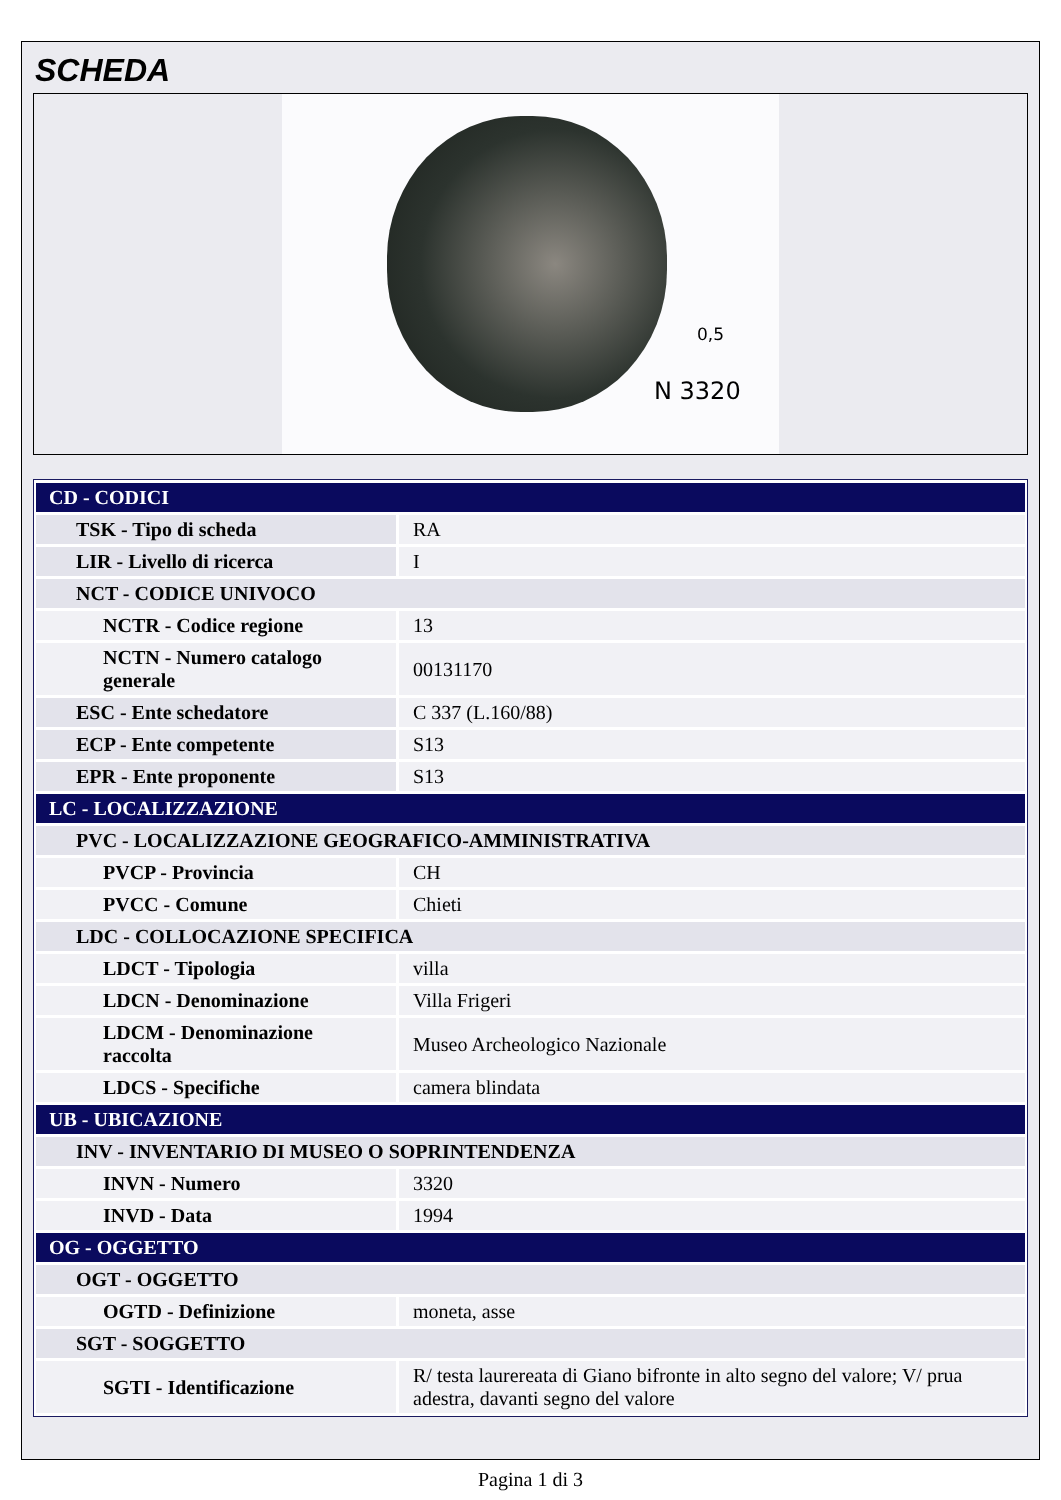SCHEDA
0,5
N 3320
| CD - CODICI | |
| TSK - Tipo di scheda | RA |
| LIR - Livello di ricerca | I |
| NCT - CODICE UNIVOCO | |
| NCTR - Codice regione | 13 |
| NCTN - Numero catalogo generale | 00131170 |
| ESC - Ente schedatore | C 337 (L.160/88) |
| ECP - Ente competente | S13 |
| EPR - Ente proponente | S13 |
| LC - LOCALIZZAZIONE | |
| PVC - LOCALIZZAZIONE GEOGRAFICO-AMMINISTRATIVA | |
| PVCP - Provincia | CH |
| PVCC - Comune | Chieti |
| LDC - COLLOCAZIONE SPECIFICA | |
| LDCT - Tipologia | villa |
| LDCN - Denominazione | Villa Frigeri |
| LDCM - Denominazione raccolta | Museo Archeologico Nazionale |
| LDCS - Specifiche | camera blindata |
| UB - UBICAZIONE | |
| INV - INVENTARIO DI MUSEO O SOPRINTENDENZA | |
| INVN - Numero | 3320 |
| INVD - Data | 1994 |
| OG - OGGETTO | |
| OGT - OGGETTO | |
| OGTD - Definizione | moneta, asse |
| SGT - SOGGETTO | |
| SGTI - Identificazione | R/ testa laurereata di Giano bifronte in alto segno del valore; V/ prua adestra, davanti segno del valore |
Pagina 1 di 3